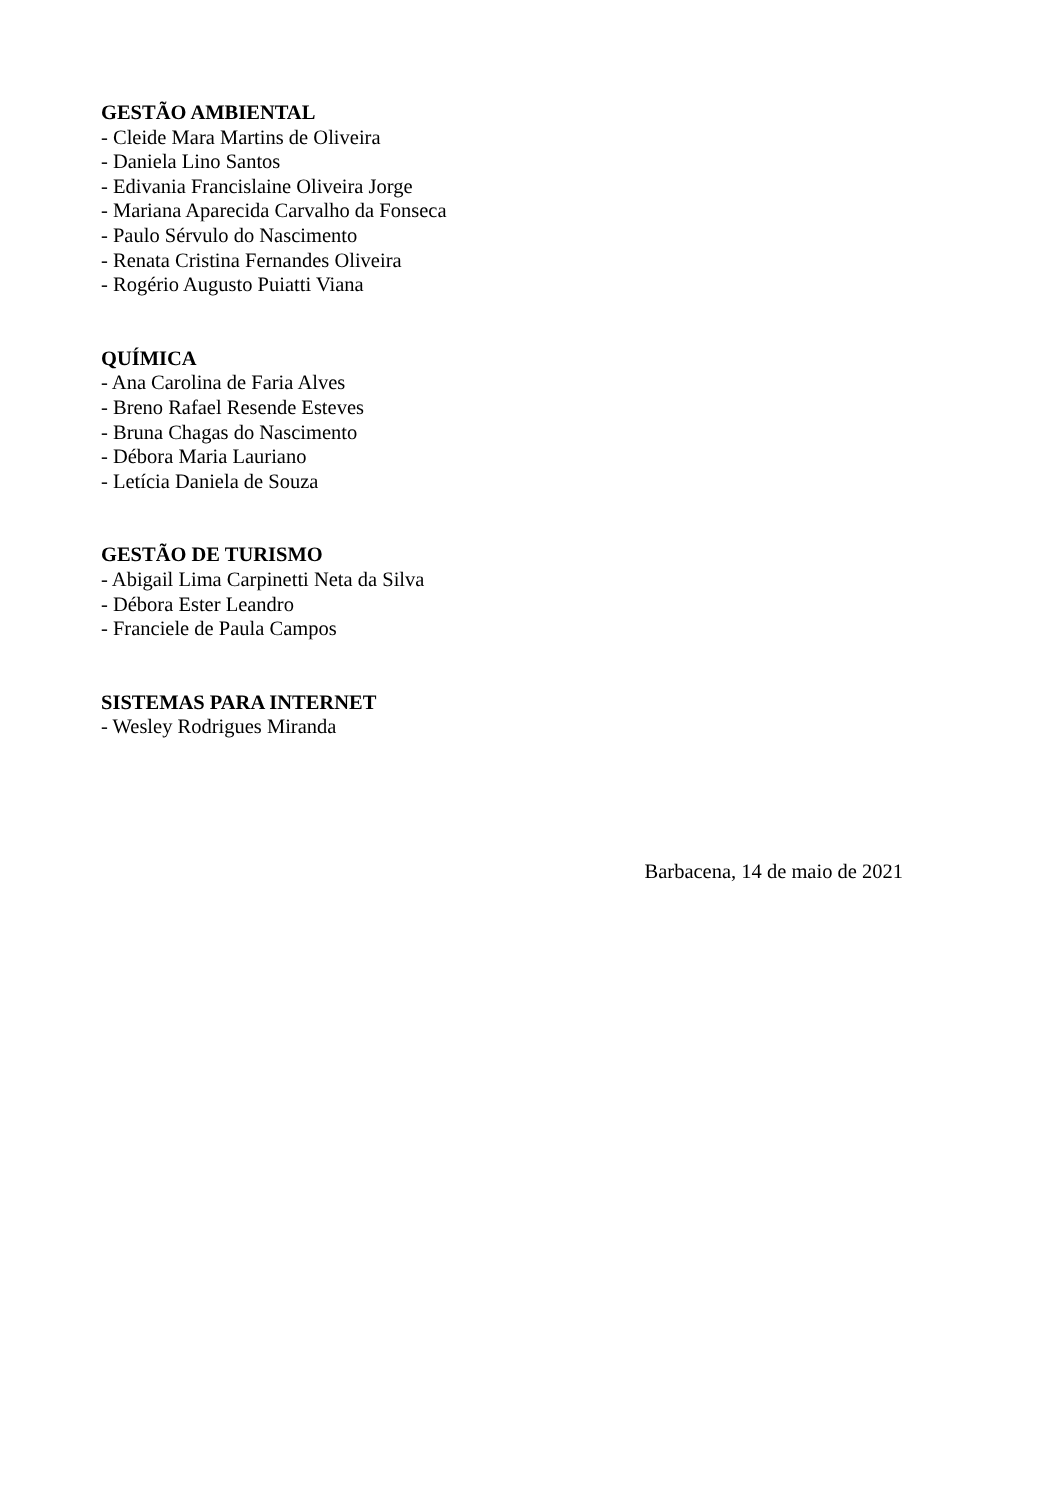GESTÃO AMBIENTAL
- Cleide Mara Martins de Oliveira
- Daniela Lino Santos
- Edivania Francislaine Oliveira Jorge
- Mariana Aparecida Carvalho da Fonseca
- Paulo Sérvulo do Nascimento
- Renata Cristina Fernandes Oliveira
- Rogério Augusto Puiatti Viana
QUÍMICA
- Ana Carolina de Faria Alves
- Breno Rafael Resende Esteves
- Bruna Chagas do Nascimento
- Débora Maria Lauriano
- Letícia Daniela de Souza
GESTÃO DE TURISMO
- Abigail Lima Carpinetti Neta da Silva
- Débora Ester Leandro
- Franciele de Paula Campos
SISTEMAS PARA INTERNET
- Wesley Rodrigues Miranda
Barbacena, 14 de maio de 2021